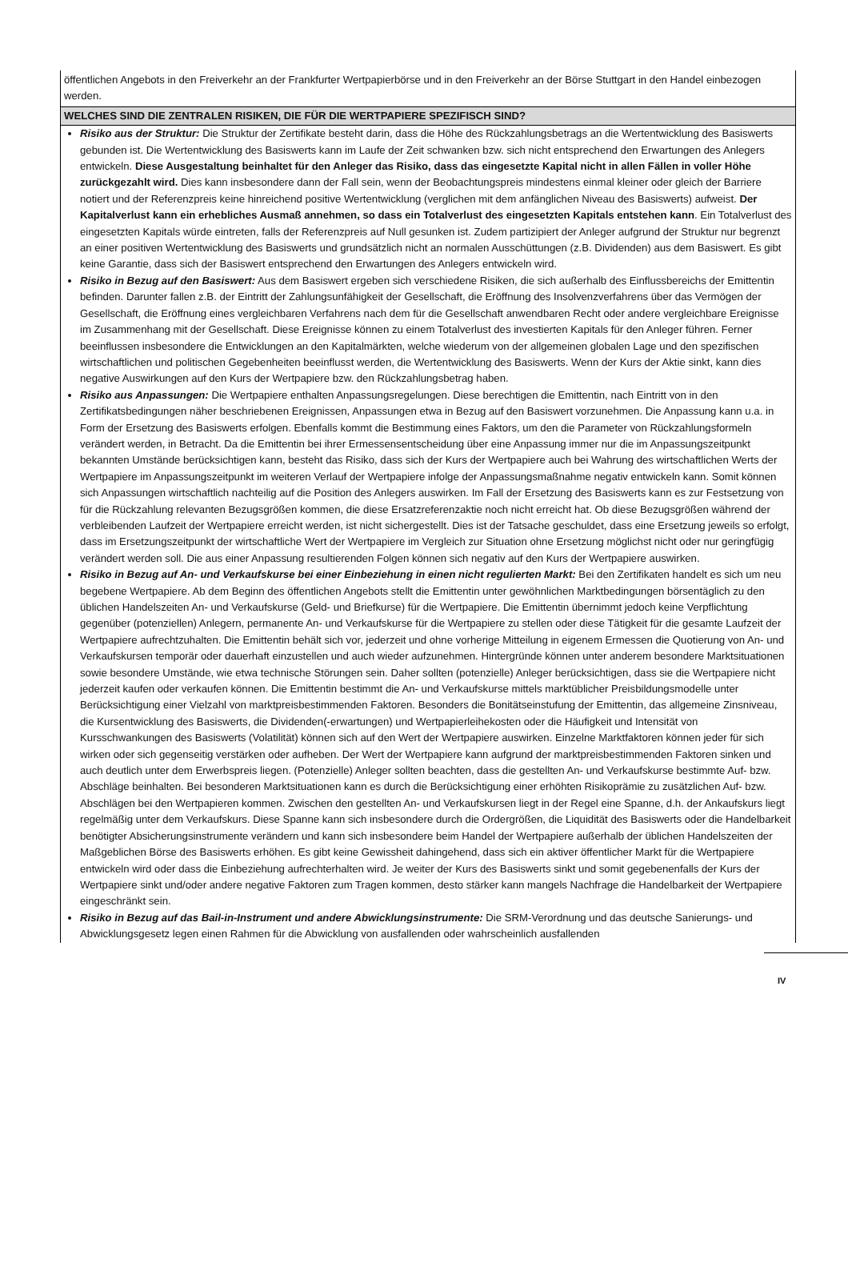öffentlichen Angebots in den Freiverkehr an der Frankfurter Wertpapierbörse und in den Freiverkehr an der Börse Stuttgart in den Handel einbezogen werden.
WELCHES SIND DIE ZENTRALEN RISIKEN, DIE FÜR DIE WERTPAPIERE SPEZIFISCH SIND?
Risiko aus der Struktur: Die Struktur der Zertifikate besteht darin, dass die Höhe des Rückzahlungsbetrags an die Wertentwicklung des Basiswerts gebunden ist. Die Wertentwicklung des Basiswerts kann im Laufe der Zeit schwanken bzw. sich nicht entsprechend den Erwartungen des Anlegers entwickeln. Diese Ausgestaltung beinhaltet für den Anleger das Risiko, dass das eingesetzte Kapital nicht in allen Fällen in voller Höhe zurückgezahlt wird. Dies kann insbesondere dann der Fall sein, wenn der Beobachtungspreis mindestens einmal kleiner oder gleich der Barriere notiert und der Referenzpreis keine hinreichend positive Wertentwicklung (verglichen mit dem anfänglichen Niveau des Basiswerts) aufweist. Der Kapitalverlust kann ein erhebliches Ausmaß annehmen, so dass ein Totalverlust des eingesetzten Kapitals entstehen kann. Ein Totalverlust des eingesetzten Kapitals würde eintreten, falls der Referenzpreis auf Null gesunken ist. Zudem partizipiert der Anleger aufgrund der Struktur nur begrenzt an einer positiven Wertentwicklung des Basiswerts und grundsätzlich nicht an normalen Ausschüttungen (z.B. Dividenden) aus dem Basiswert. Es gibt keine Garantie, dass sich der Basiswert entsprechend den Erwartungen des Anlegers entwickeln wird.
Risiko in Bezug auf den Basiswert: Aus dem Basiswert ergeben sich verschiedene Risiken, die sich außerhalb des Einflussbereichs der Emittentin befinden. Darunter fallen z.B. der Eintritt der Zahlungsunfähigkeit der Gesellschaft, die Eröffnung des Insolvenzverfahrens über das Vermögen der Gesellschaft, die Eröffnung eines vergleichbaren Verfahrens nach dem für die Gesellschaft anwendbaren Recht oder andere vergleichbare Ereignisse im Zusammenhang mit der Gesellschaft. Diese Ereignisse können zu einem Totalverlust des investierten Kapitals für den Anleger führen. Ferner beeinflussen insbesondere die Entwicklungen an den Kapitalmärkten, welche wiederum von der allgemeinen globalen Lage und den spezifischen wirtschaftlichen und politischen Gegebenheiten beeinflusst werden, die Wertentwicklung des Basiswerts. Wenn der Kurs der Aktie sinkt, kann dies negative Auswirkungen auf den Kurs der Wertpapiere bzw. den Rückzahlungsbetrag haben.
Risiko aus Anpassungen: Die Wertpapiere enthalten Anpassungsregelungen. Diese berechtigen die Emittentin, nach Eintritt von in den Zertifikatsbedingungen näher beschriebenen Ereignissen, Anpassungen etwa in Bezug auf den Basiswert vorzunehmen. Die Anpassung kann u.a. in Form der Ersetzung des Basiswerts erfolgen. Ebenfalls kommt die Bestimmung eines Faktors, um den die Parameter von Rückzahlungsformeln verändert werden, in Betracht. Da die Emittentin bei ihrer Ermessensentscheidung über eine Anpassung immer nur die im Anpassungszeitpunkt bekannten Umstände berücksichtigen kann, besteht das Risiko, dass sich der Kurs der Wertpapiere auch bei Wahrung des wirtschaftlichen Werts der Wertpapiere im Anpassungszeitpunkt im weiteren Verlauf der Wertpapiere infolge der Anpassungsmaßnahme negativ entwickeln kann. Somit können sich Anpassungen wirtschaftlich nachteilig auf die Position des Anlegers auswirken. Im Fall der Ersetzung des Basiswerts kann es zur Festsetzung von für die Rückzahlung relevanten Bezugsgrößen kommen, die diese Ersatzreferenzaktie noch nicht erreicht hat. Ob diese Bezugsgrößen während der verbleibenden Laufzeit der Wertpapiere erreicht werden, ist nicht sichergestellt. Dies ist der Tatsache geschuldet, dass eine Ersetzung jeweils so erfolgt, dass im Ersetzungszeitpunkt der wirtschaftliche Wert der Wertpapiere im Vergleich zur Situation ohne Ersetzung möglichst nicht oder nur geringfügig verändert werden soll. Die aus einer Anpassung resultierenden Folgen können sich negativ auf den Kurs der Wertpapiere auswirken.
Risiko in Bezug auf An- und Verkaufskurse bei einer Einbeziehung in einen nicht regulierten Markt: Bei den Zertifikaten handelt es sich um neu begebene Wertpapiere. Ab dem Beginn des öffentlichen Angebots stellt die Emittentin unter gewöhnlichen Marktbedingungen börsentäglich zu den üblichen Handelszeiten An- und Verkaufskurse (Geld- und Briefkurse) für die Wertpapiere. Die Emittentin übernimmt jedoch keine Verpflichtung gegenüber (potenziellen) Anlegern, permanente An- und Verkaufskurse für die Wertpapiere zu stellen oder diese Tätigkeit für die gesamte Laufzeit der Wertpapiere aufrechtzuhalten. Die Emittentin behält sich vor, jederzeit und ohne vorherige Mitteilung in eigenem Ermessen die Quotierung von An- und Verkaufskursen temporär oder dauerhaft einzustellen und auch wieder aufzunehmen. Hintergründe können unter anderem besondere Marktsituationen sowie besondere Umstände, wie etwa technische Störungen sein. Daher sollten (potenzielle) Anleger berücksichtigen, dass sie die Wertpapiere nicht jederzeit kaufen oder verkaufen können. Die Emittentin bestimmt die An- und Verkaufskurse mittels marktüblicher Preisbildungsmodelle unter Berücksichtigung einer Vielzahl von marktpreisbestimmenden Faktoren. Besonders die Bonitätseinstufung der Emittentin, das allgemeine Zinsniveau, die Kursentwicklung des Basiswerts, die Dividenden(-erwartungen) und Wertpapierleihekosten oder die Häufigkeit und Intensität von Kursschwankungen des Basiswerts (Volatilität) können sich auf den Wert der Wertpapiere auswirken. Einzelne Marktfaktoren können jeder für sich wirken oder sich gegenseitig verstärken oder aufheben. Der Wert der Wertpapiere kann aufgrund der marktpreisbestimmenden Faktoren sinken und auch deutlich unter dem Erwerbspreis liegen. (Potenzielle) Anleger sollten beachten, dass die gestellten An- und Verkaufskurse bestimmte Auf- bzw. Abschläge beinhalten. Bei besonderen Marktsituationen kann es durch die Berücksichtigung einer erhöhten Risikoprämie zu zusätzlichen Auf- bzw. Abschlägen bei den Wertpapieren kommen. Zwischen den gestellten An- und Verkaufskursen liegt in der Regel eine Spanne, d.h. der Ankaufskurs liegt regelmäßig unter dem Verkaufskurs. Diese Spanne kann sich insbesondere durch die Ordergrößen, die Liquidität des Basiswerts oder die Handelbarkeit benötigter Absicherungsinstrumente verändern und kann sich insbesondere beim Handel der Wertpapiere außerhalb der üblichen Handelszeiten der Maßgeblichen Börse des Basiswerts erhöhen. Es gibt keine Gewissheit dahingehend, dass sich ein aktiver öffentlicher Markt für die Wertpapiere entwickeln wird oder dass die Einbeziehung aufrechterhalten wird. Je weiter der Kurs des Basiswerts sinkt und somit gegebenenfalls der Kurs der Wertpapiere sinkt und/oder andere negative Faktoren zum Tragen kommen, desto stärker kann mangels Nachfrage die Handelbarkeit der Wertpapiere eingeschränkt sein.
Risiko in Bezug auf das Bail-in-Instrument und andere Abwicklungsinstrumente: Die SRM-Verordnung und das deutsche Sanierungs- und Abwicklungsgesetz legen einen Rahmen für die Abwicklung von ausfallenden oder wahrscheinlich ausfallenden
IV